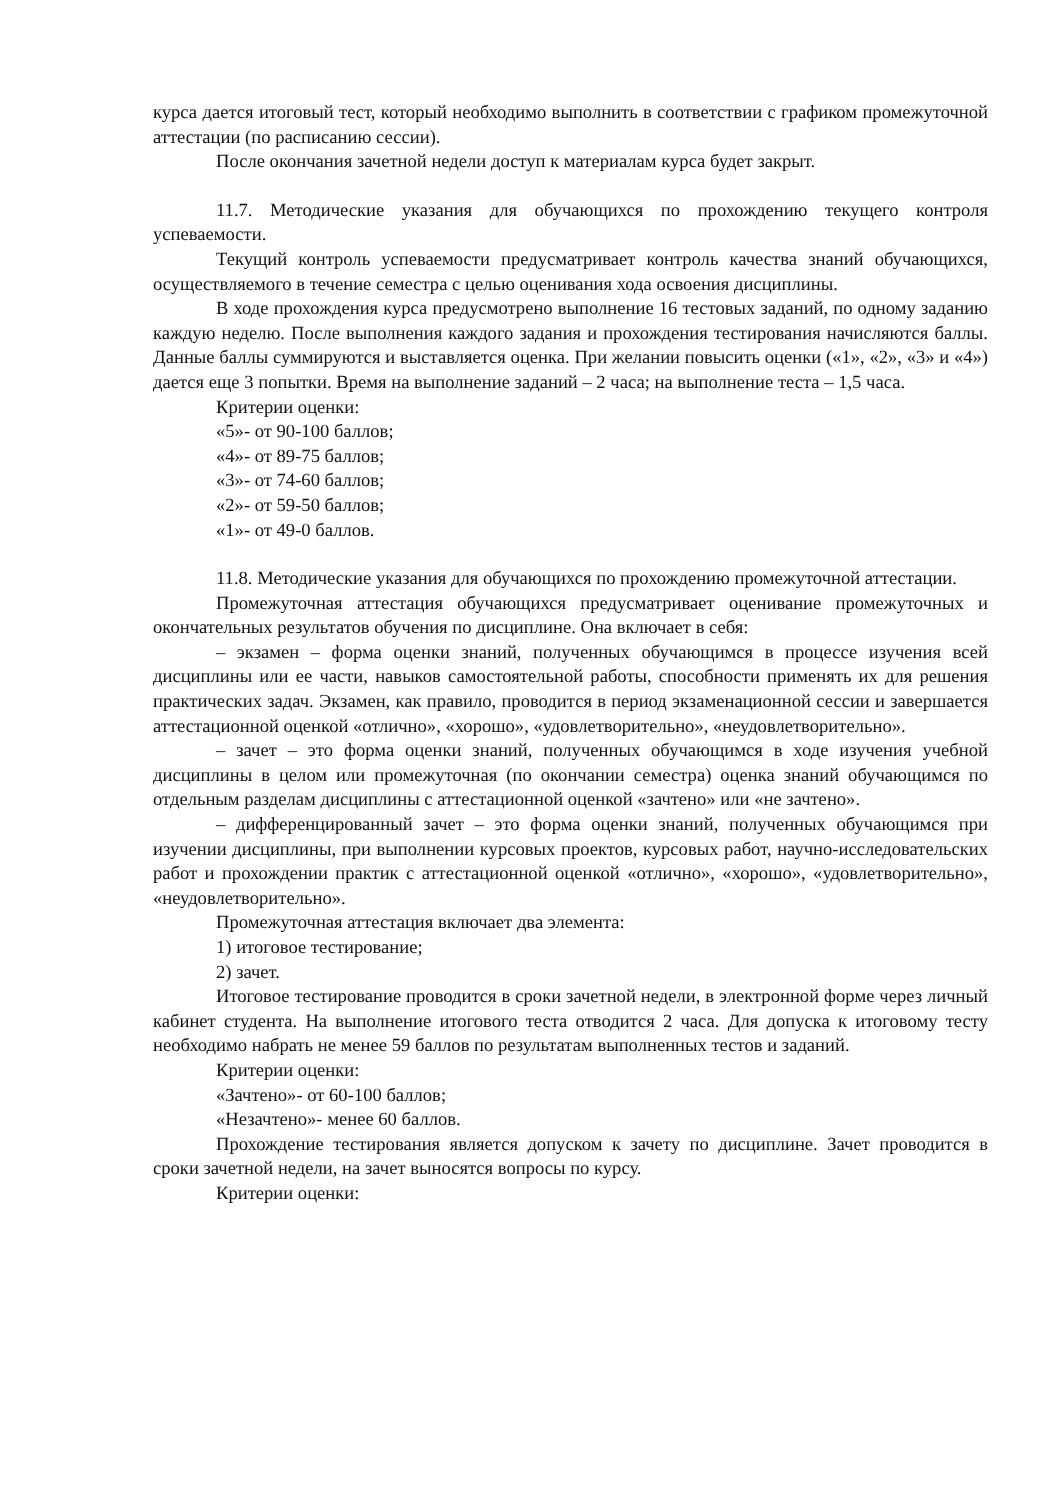курса дается итоговый тест, который необходимо выполнить в соответствии с графиком промежуточной аттестации (по расписанию сессии).
После окончания зачетной недели доступ к материалам курса будет закрыт.
11.7. Методические указания для обучающихся по прохождению текущего контроля успеваемости.
Текущий контроль успеваемости предусматривает контроль качества знаний обучающихся, осуществляемого в течение семестра с целью оценивания хода освоения дисциплины.
В ходе прохождения курса предусмотрено выполнение 16 тестовых заданий, по одному заданию каждую неделю. После выполнения каждого задания и прохождения тестирования начисляются баллы. Данные баллы суммируются и выставляется оценка. При желании повысить оценки («1», «2», «3» и «4») дается еще 3 попытки. Время на выполнение заданий – 2 часа; на выполнение теста – 1,5 часа.
Критерии оценки:
«5»- от 90-100 баллов;
«4»- от 89-75 баллов;
«3»- от 74-60 баллов;
«2»- от 59-50 баллов;
«1»- от 49-0 баллов.
11.8. Методические указания для обучающихся по прохождению промежуточной аттестации.
Промежуточная аттестация обучающихся предусматривает оценивание промежуточных и окончательных результатов обучения по дисциплине. Она включает в себя:
– экзамен – форма оценки знаний, полученных обучающимся в процессе изучения всей дисциплины или ее части, навыков самостоятельной работы, способности применять их для решения практических задач. Экзамен, как правило, проводится в период экзаменационной сессии и завершается аттестационной оценкой «отлично», «хорошо», «удовлетворительно», «неудовлетворительно».
– зачет – это форма оценки знаний, полученных обучающимся в ходе изучения учебной дисциплины в целом или промежуточная (по окончании семестра) оценка знаний обучающимся по отдельным разделам дисциплины с аттестационной оценкой «зачтено» или «не зачтено».
– дифференцированный зачет – это форма оценки знаний, полученных обучающимся при изучении дисциплины, при выполнении курсовых проектов, курсовых работ, научно-исследовательских работ и прохождении практик с аттестационной оценкой «отлично», «хорошо», «удовлетворительно», «неудовлетворительно».
Промежуточная аттестация включает два элемента:
1) итоговое тестирование;
2) зачет.
Итоговое тестирование проводится в сроки зачетной недели, в электронной форме через личный кабинет студента. На выполнение итогового теста отводится 2 часа. Для допуска к итоговому тесту необходимо набрать не менее 59 баллов по результатам выполненных тестов и заданий.
Критерии оценки:
«Зачтено»- от 60-100 баллов;
«Незачтено»- менее 60 баллов.
Прохождение тестирования является допуском к зачету по дисциплине. Зачет проводится в сроки зачетной недели, на зачет выносятся вопросы по курсу.
Критерии оценки: